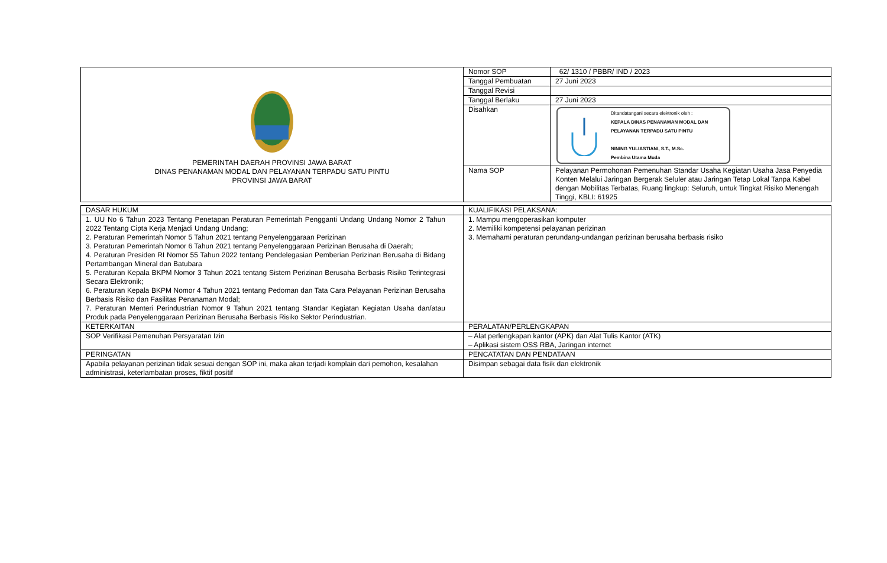| PEMERINTAH DAERAH PROVINSI JAWA BARAT DINAS PENANAMAN MODAL DAN PELAYANAN TERPADU SATU PINTU PROVINSI JAWA BARAT | Nomor SOP | 62/ 1310 / PBBR/ IND / 2023 |
| | Tanggal Pembuatan | 27 Juni 2023 |
| | Tanggal Revisi | |
| | Tanggal Berlaku | 27 Juni 2023 |
| | Disahkan | Ditandatangani secara elektronik oleh : KEPALA DINAS PENANAMAN MODAL DAN PELAYANAN TERPADU SATU PINTU NINING YULIASTIANI, S.T., M.Sc. Pembina Utama Muda |
| | Nama SOP | Pelayanan Permohonan Pemenuhan Standar Usaha Kegiatan Usaha Jasa Penyedia Konten Melalui Jaringan Bergerak Seluler atau Jaringan Tetap Lokal Tanpa Kabel dengan Mobilitas Terbatas, Ruang lingkup: Seluruh, untuk Tingkat Risiko Menengah Tinggi, KBLI: 61925 |
| DASAR HUKUM | KUALIFIKASI PELAKSANA: |
| 1. UU No 6 Tahun 2023 Tentang Penetapan Peraturan Pemerintah Pengganti Undang Undang Nomor 2 Tahun 2022 Tentang Cipta Kerja Menjadi Undang Undang; 2. Peraturan Pemerintah Nomor 5 Tahun 2021 tentang Penyelenggaraan Perizinan 3. Peraturan Pemerintah Nomor 6 Tahun 2021 tentang Penyelenggaraan Perizinan Berusaha di Daerah; 4. Peraturan Presiden RI Nomor 55 Tahun 2022 tentang Pendelegasian Pemberian Perizinan Berusaha di Bidang Pertambangan Mineral dan Batubara 5. Peraturan Kepala BKPM Nomor 3 Tahun 2021 tentang Sistem Perizinan Berusaha Berbasis Risiko Terintegrasi Secara Elektronik; 6. Peraturan Kepala BKPM Nomor 4 Tahun 2021 tentang Pedoman dan Tata Cara Pelayanan Perizinan Berusaha Berbasis Risiko dan Fasilitas Penanaman Modal; 7. Peraturan Menteri Perindustrian Nomor 9 Tahun 2021 tentang Standar Kegiatan Kegiatan Usaha dan/atau Produk pada Penyelenggaraan Perizinan Berusaha Berbasis Risiko Sektor Perindustrian. | 1. Mampu mengoperasikan komputer 2. Memiliki kompetensi pelayanan perizinan 3. Memahami peraturan perundang-undangan perizinan berusaha berbasis risiko |
| KETERKAITAN | PERALATAN/PERLENGKAPAN |
| SOP Verifikasi Pemenuhan Persyaratan Izin | – Alat perlengkapan kantor (APK) dan Alat Tulis Kantor (ATK) – Aplikasi sistem OSS RBA, Jaringan internet |
| PERINGATAN | PENCATATAN DAN PENDATAAN |
| Apabila pelayanan perizinan tidak sesuai dengan SOP ini, maka akan terjadi komplain dari pemohon, kesalahan administrasi, keterlambatan proses, fiktif positif | Disimpan sebagai data fisik dan elektronik |